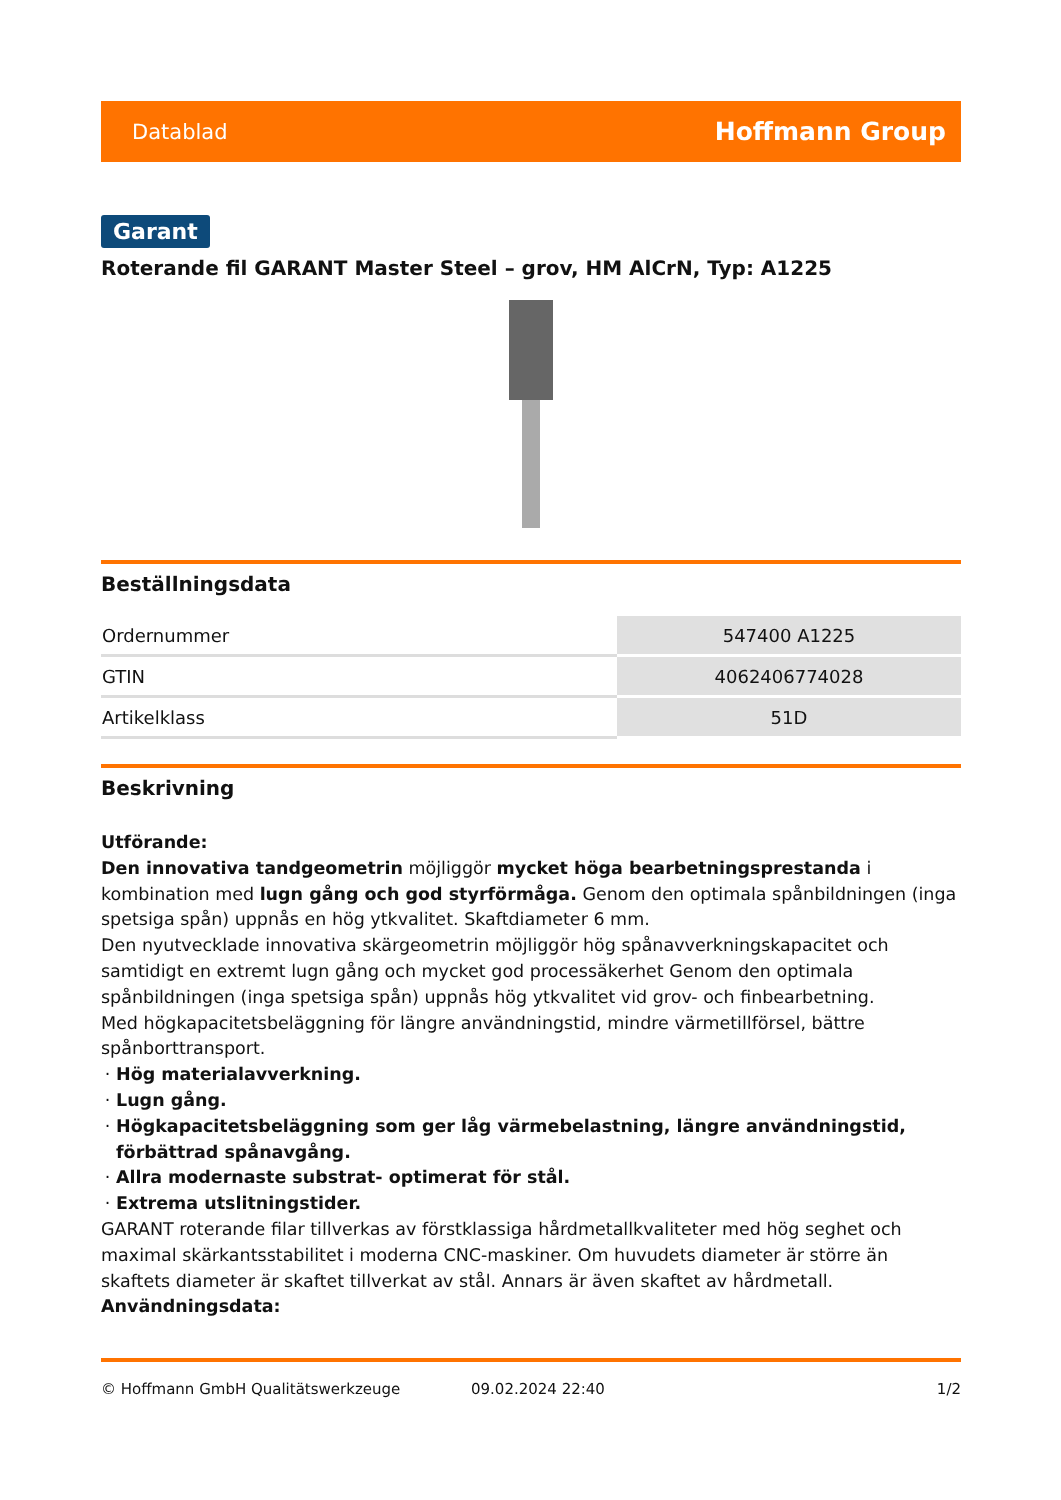Datablad Hoffmann Group
Garant
Roterande fil GARANT Master Steel – grov, HM AlCrN, Typ: A1225
Beställningsdata
| Ordernummer | 547400 A1225 |
| GTIN | 4062406774028 |
| Artikelklass | 51D |
Beskrivning
Utförande:
Den innovativa tandgeometrin möjliggör mycket höga bearbetningsprestanda i kombination med lugn gång och god styrförmåga. Genom den optimala spånbildningen (inga spetsiga spån) uppnås en hög ytkvalitet. Skaftdiameter 6 mm.
Den nyutvecklade innovativa skärgeometrin möjliggör hög spånavverkningskapacitet och samtidigt en extremt lugn gång och mycket god processäkerhet Genom den optimala spånbildningen (inga spetsiga spån) uppnås hög ytkvalitet vid grov- och finbearbetning.
Med högkapacitetsbeläggning för längre användningstid, mindre värmetillförsel, bättre spånborttransport.
Hög materialavverkning.
Lugn gång.
Högkapacitetsbeläggning som ger låg värmebelastning, längre användningstid, förbättrad spånavgång.
Allra modernaste substrat- optimerat för stål.
Extrema utslitningstider.
GARANT roterande filar tillverkas av förstklassiga hårdmetallkvaliteter med hög seghet och maximal skärkantsstabilitet i moderna CNC-maskiner. Om huvudets diameter är större än skaftets diameter är skaftet tillverkat av stål. Annars är även skaftet av hårdmetall.
Användningsdata:
© Hoffmann GmbH Qualitätswerkzeuge 09.02.2024 22:40 1/2